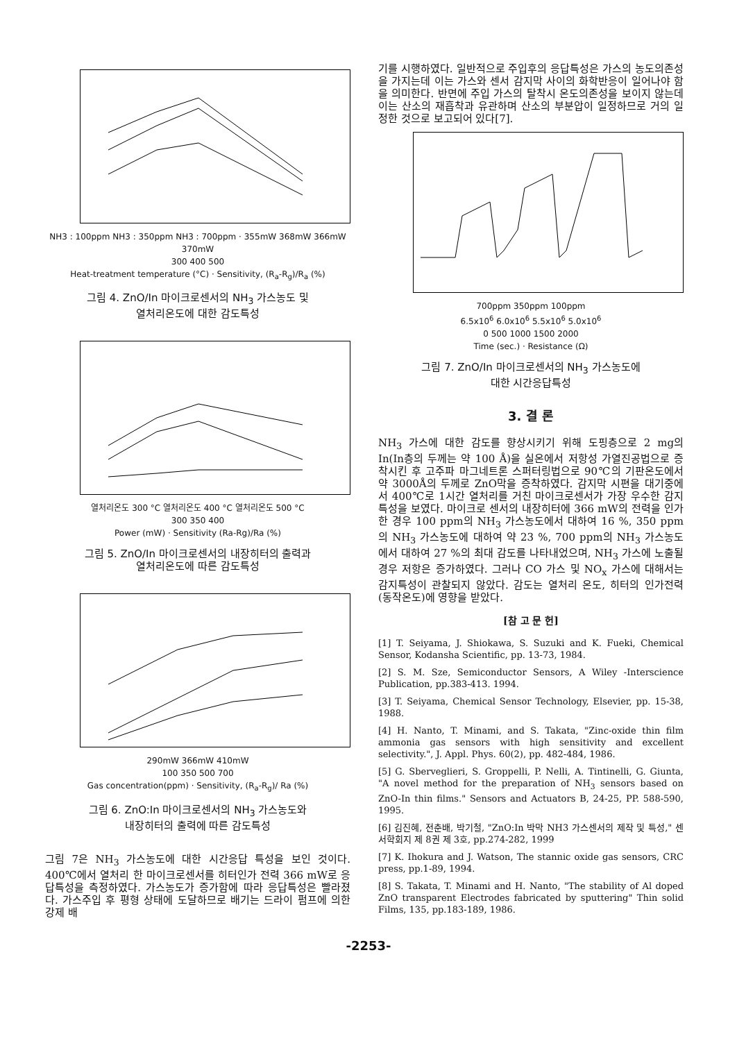NH3 : 100ppm NH3 : 350ppm NH3 : 700ppm · 355mW 368mW 366mW 370mW
300 400 500
Heat-treatment temperature (°C) · Sensitivity, (R<sub>a</sub>-R<sub>g</sub>)/R<sub>a</sub> (%)
그림 4. ZnO/In 마이크로센서의 NH<sub>3</sub> 가스농도 및
열처리온도에 대한 감도특성
열처리온도 300 °C 열처리온도 400 °C 열처리온도 500 °C
300 350 400
Power (mW) · Sensitivity (Ra-Rg)/Ra (%)
그림 5. ZnO/In 마이크로센서의 내장히터의 출력과
열처리온도에 따른 감도특성
290mW 366mW 410mW
100 350 500 700
Gas concentration(ppm) · Sensitivity, (R<sub>a</sub>-R<sub>g</sub>)/ Ra (%)
그림 6. ZnO:In 마이크로센서의 NH<sub>3</sub> 가스농도와
내장히터의 출력에 따른 감도특성
그림 7은 NH<sub>3</sub> 가스농도에 대한 시간응답 특성을 보인 것이다. 400℃에서 열처리 한 마이크로센서를 히터인가 전력 366 mW로 응답특성을 측정하였다. 가스농도가 증가함에 따라 응답특성은 빨라졌다. 가스주입 후 평형 상태에 도달하므로 배기는 드라이 펌프에 의한 강제 배
기를 시행하였다. 일반적으로 주입후의 응답특성은 가스의 농도의존성을 가지는데 이는 가스와 센서 감지막 사이의 화학반응이 일어나야 함을 의미한다. 반면에 주입 가스의 탈착시 온도의존성을 보이지 않는데 이는 산소의 재흡착과 유관하며 산소의 부분압이 일정하므로 거의 일정한 것으로 보고되어 있다[7].
700ppm 350ppm 100ppm
6.5x10<sup>6</sup> 6.0x10<sup>6</sup> 5.5x10<sup>6</sup> 5.0x10<sup>6</sup>
0 500 1000 1500 2000
Time (sec.) · Resistance (Ω)
그림 7. ZnO/In 마이크로센서의 NH<sub>3</sub> 가스농도에
대한 시간응답특성
3. 결 론
NH<sub>3</sub> 가스에 대한 감도를 향상시키기 위해 도핑층으로 2 mg의 In(In층의 두께는 약 100 Å)을 실온에서 저항성 가열진공법으로 증착시킨 후 고주파 마그네트론 스퍼터링법으로 90℃의 기판온도에서 약 3000Å의 두께로 ZnO막을 증착하였다. 감지막 시편을 대기중에서 400℃로 1시간 열처리를 거친 마이크로센서가 가장 우수한 감지특성을 보였다. 마이크로 센서의 내장히터에 366 mW의 전력을 인가한 경우 100 ppm의 NH<sub>3</sub> 가스농도에서 대하여 16 %, 350 ppm의 NH<sub>3</sub> 가스농도에 대하여 약 23 %, 700 ppm의 NH<sub>3</sub> 가스농도에서 대하여 27 %의 최대 감도를 나타내었으며, NH<sub>3</sub> 가스에 노출될 경우 저항은 증가하였다. 그러나 CO 가스 및 NO<sub>x</sub> 가스에 대해서는 감지특성이 관찰되지 않았다. 감도는 열처리 온도, 히터의 인가전력(동작온도)에 영향을 받았다.
[참 고 문 헌]
[1] T. Seiyama, J. Shiokawa, S. Suzuki and K. Fueki, Chemical Sensor, Kodansha Scientific, pp. 13-73, 1984.
[2] S. M. Sze, Semiconductor Sensors, A Wiley -Interscience Publication, pp.383-413. 1994.
[3] T. Seiyama, Chemical Sensor Technology, Elsevier, pp. 15-38, 1988.
[4] H. Nanto, T. Minami, and S. Takata, "Zinc-oxide thin film ammonia gas sensors with high sensitivity and excellent selectivity.", J. Appl. Phys. 60(2), pp. 482-484, 1986.
[5] G. Sberveglieri, S. Groppelli, P. Nelli, A. Tintinelli, G. Giunta, "A novel method for the preparation of NH<sub>3</sub> sensors based on ZnO-In thin films." Sensors and Actuators B, 24-25, PP. 588-590, 1995.
[6] 김진혜, 전춘배, 박기철, "ZnO:In 박막 NH3 가스센서의 제작 및 특성," 센서학회지 제 8권 제 3호, pp.274-282, 1999
[7] K. Ihokura and J. Watson, The stannic oxide gas sensors, CRC press, pp.1-89, 1994.
[8] S. Takata, T. Minami and H. Nanto, "The stability of Al doped ZnO transparent Electrodes fabricated by sputtering" Thin solid Films, 135, pp.183-189, 1986.
-2253-